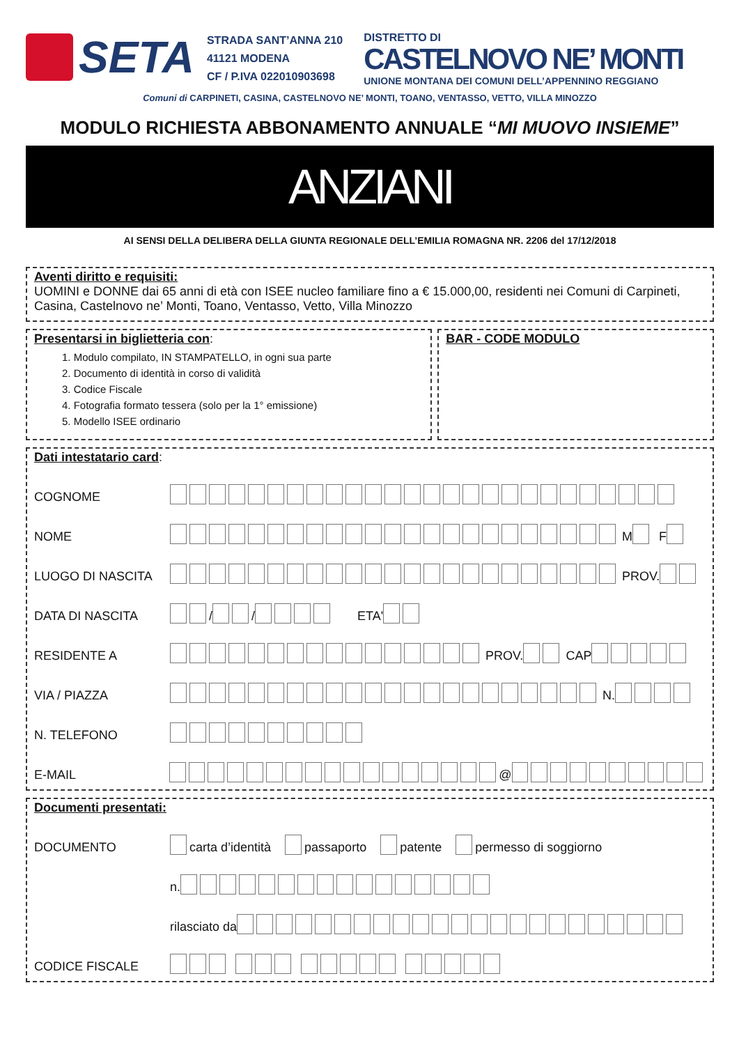SETA
STRADA SANT’ANNA 210
41121 MODENA
CF / P.IVA 022010903698
DISTRETTO DI
CASTELNOVO NE’ MONTI
UNIONE MONTANA DEI COMUNI DELL’APPENNINO REGGIANO
Comuni di CARPINETI, CASINA, CASTELNOVO NE’ MONTI, TOANO, VENTASSO, VETTO, VILLA MINOZZO
MODULO RICHIESTA ABBONAMENTO ANNUALE “MI MUOVO INSIEME”
ANZIANI
AI SENSI DELLA DELIBERA DELLA GIUNTA REGIONALE DELL’EMILIA ROMAGNA NR. 2206 del 17/12/2018
Aventi diritto e requisiti:
UOMINI e DONNE dai 65 anni di età con ISEE nucleo familiare fino a € 15.000,00, residenti nei Comuni di Carpineti, Casina, Castelnovo ne’ Monti, Toano, Ventasso, Vetto, Villa Minozzo
Presentarsi in biglietteria con:
1. Modulo compilato, IN STAMPATELLO, in ogni sua parte
2. Documento di identità in corso di validità
3. Codice Fiscale
4. Fotografia formato tessera (solo per la 1° emissione)
5. Modello ISEE ordinario
BAR - CODE MODULO
Dati intestatario card:
COGNOME
NOME M F
LUOGO DI NASCITA PROV.
DATA DI NASCITA / / ETA'
RESIDENTE A PROV. CAP
VIA / PIAZZA N.
N. TELEFONO
E-MAIL @
Documenti presentati:
DOCUMENTO carta d’identità passaporto patente permesso di soggiorno
n.
rilasciato da
CODICE FISCALE